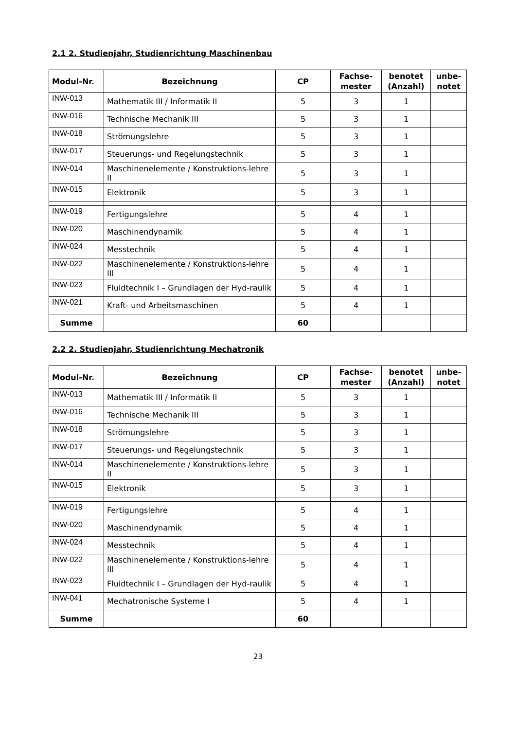2.1 2. Studienjahr, Studienrichtung Maschinenbau
| Modul-Nr. | Bezeichnung | CP | Fachse- mester | benotet (Anzahl) | unbe- notet |
| --- | --- | --- | --- | --- | --- |
| INW-013 | Mathematik III / Informatik II | 5 | 3 | 1 | |
| INW-016 | Technische Mechanik III | 5 | 3 | 1 | |
| INW-018 | Strömungslehre | 5 | 3 | 1 | |
| INW-017 | Steuerungs- und Regelungstechnik | 5 | 3 | 1 | |
| INW-014 | Maschinenelemente / Konstruktions-lehre II | 5 | 3 | 1 | |
| INW-015 | Elektronik | 5 | 3 | 1 | |
| INW-019 | Fertigungslehre | 5 | 4 | 1 | |
| INW-020 | Maschinendynamik | 5 | 4 | 1 | |
| INW-024 | Messtechnik | 5 | 4 | 1 | |
| INW-022 | Maschinenelemente / Konstruktions-lehre III | 5 | 4 | 1 | |
| INW-023 | Fluidtechnik I – Grundlagen der Hyd-raulik | 5 | 4 | 1 | |
| INW-021 | Kraft- und Arbeitsmaschinen | 5 | 4 | 1 | |
| Summe | | 60 | | | |
2.2 2. Studienjahr, Studienrichtung Mechatronik
| Modul-Nr. | Bezeichnung | CP | Fachse- mester | benotet (Anzahl) | unbe- notet |
| --- | --- | --- | --- | --- | --- |
| INW-013 | Mathematik III / Informatik II | 5 | 3 | 1 | |
| INW-016 | Technische Mechanik III | 5 | 3 | 1 | |
| INW-018 | Strömungslehre | 5 | 3 | 1 | |
| INW-017 | Steuerungs- und Regelungstechnik | 5 | 3 | 1 | |
| INW-014 | Maschinenelemente / Konstruktions-lehre II | 5 | 3 | 1 | |
| INW-015 | Elektronik | 5 | 3 | 1 | |
| INW-019 | Fertigungslehre | 5 | 4 | 1 | |
| INW-020 | Maschinendynamik | 5 | 4 | 1 | |
| INW-024 | Messtechnik | 5 | 4 | 1 | |
| INW-022 | Maschinenelemente / Konstruktions-lehre III | 5 | 4 | 1 | |
| INW-023 | Fluidtechnik I – Grundlagen der Hyd-raulik | 5 | 4 | 1 | |
| INW-041 | Mechatronische Systeme I | 5 | 4 | 1 | |
| Summe | | 60 | | | |
23